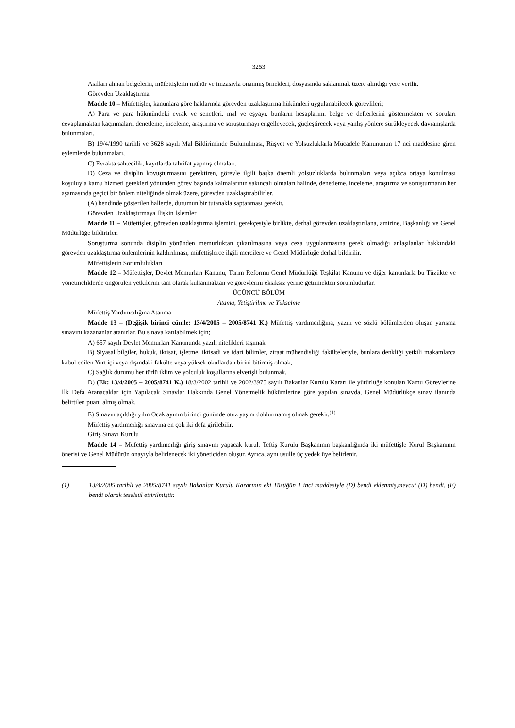3253
Asılları alınan belgelerin, müfettişlerin mühür ve imzasıyla onanmış örnekleri, dosyasında saklanmak üzere alındığı yere verilir.
Görevden Uzaklaştırma
Madde 10 – Müfettişler, kanunlara göre haklarında görevden uzaklaştırma hükümleri uygulanabilecek görevlileri;
A) Para ve para hükmündeki evrak ve senetleri, mal ve eşyayı, bunların hesaplarını, belge ve defterlerini göstermekten ve soruları cevaplamaktan kaçınmaları, denetleme, inceleme, araştırma ve soruşturmayı engelleyecek, güçleştirecek veya yanlış yönlere sürükleyecek davranışlarda bulunmaları,
B) 19/4/1990 tarihli ve 3628 sayılı Mal Bildiriminde Bulunulması, Rüşvet ve Yolsuzluklarla Mücadele Kanununun 17 nci maddesine giren eylemlerde bulunmaları,
C) Evrakta sahtecilik, kayıtlarda tahrifat yapmış olmaları,
D) Ceza ve disiplin kovuşturmasını gerektiren, görevle ilgili başka önemli yolsuzluklarda bulunmaları veya açıkca ortaya konulması koşuluyla kamu hizmeti gerekleri yönünden görev başında kalmalarının sakıncalı olmaları halinde, denetleme, inceleme, araştırma ve soruşturmanın her aşamasında geçici bir önlem niteliğinde olmak üzere, görevden uzaklaştırabilirler.
(A) bendinde gösterilen hallerde, durumun bir tutanakla saptanması gerekir.
Görevden Uzaklaştırmaya İlişkin İşlemler
Madde 11 – Müfettişler, görevden uzaklaştırma işlemini, gerekçesiyle birlikte, derhal görevden uzaklaştırılana, amirine, Başkanlığı ve Genel Müdürlüğe bildirirler.
Soruşturma sonunda disiplin yönünden memurluktan çıkarılmasına veya ceza uygulanmasına gerek olmadığı anlaşılanlar hakkındaki görevden uzaklaştırma önlemlerinin kaldırılması, müfettişlerce ilgili mercilere ve Genel Müdürlüğe derhal bildirilir.
Müfettişlerin Sorumlulukları
Madde 12 – Müfettişler, Devlet Memurları Kanunu, Tarım Reformu Genel Müdürlüğü Teşkilat Kanunu ve diğer kanunlarla bu Tüzükte ve yönetmeliklerde öngörülen yetkilerini tam olarak kullanmaktan ve görevlerini eksiksiz yerine getirmekten sorumludurlar.
ÜÇÜNCÜ BÖLÜM
Atama, Yetiştirilme ve Yükselme
Müfettiş Yardımcılığına Atanma
Madde 13 – (Değişik birinci cümle: 13/4/2005 – 2005/8741 K.) Müfettiş yardımcılığına, yazılı ve sözlü bölümlerden oluşan yarışma sınavını kazananlar atanırlar. Bu sınava katılabilmek için;
A) 657 sayılı Devlet Memurları Kanununda yazılı nitelikleri taşımak,
B) Siyasal bilgiler, hukuk, iktisat, işletme, iktisadi ve idari bilimler, ziraat mühendisliği fakülteleriyle, bunlara denkliği yetkili makamlarca kabul edilen Yurt içi veya dışındaki fakülte veya yüksek okullardan birini bitirmiş olmak,
C) Sağlık durumu her türlü iklim ve yolculuk koşullarına elverişli bulunmak,
D) (Ek: 13/4/2005 – 2005/8741 K.) 18/3/2002 tarihli ve 2002/3975 sayılı Bakanlar Kurulu Kararı ile yürürlüğe konulan Kamu Görevlerine İlk Defa Atanacaklar için Yapılacak Sınavlar Hakkında Genel Yönetmelik hükümlerine göre yapılan sınavda, Genel Müdürlükçe sınav ilanında belirtilen puanı almış olmak.
E) Sınavın açıldığı yılın Ocak ayının birinci gününde otuz yaşını doldurmamış olmak gerekir.<sup>(1)</sup>
Müfettiş yardımcılığı sınavına en çok iki defa girilebilir.
Giriş Sınavı Kurulu
Madde 14 – Müfettiş yardımcılığı giriş sınavını yapacak kurul, Teftiş Kurulu Başkanının başkanlığında iki müfettişle Kurul Başkanının önerisi ve Genel Müdürün onayıyla belirlenecek iki yöneticiden oluşur. Ayrıca, aynı usulle üç yedek üye belirlenir.
(1) 13/4/2005 tarihli ve 2005/8741 sayılı Bakanlar Kurulu Kararının eki Tüzüğün 1 inci maddesiyle (D) bendi eklenmiş,mevcut (D) bendi, (E) bendi olarak teselsül ettirilmiştir.